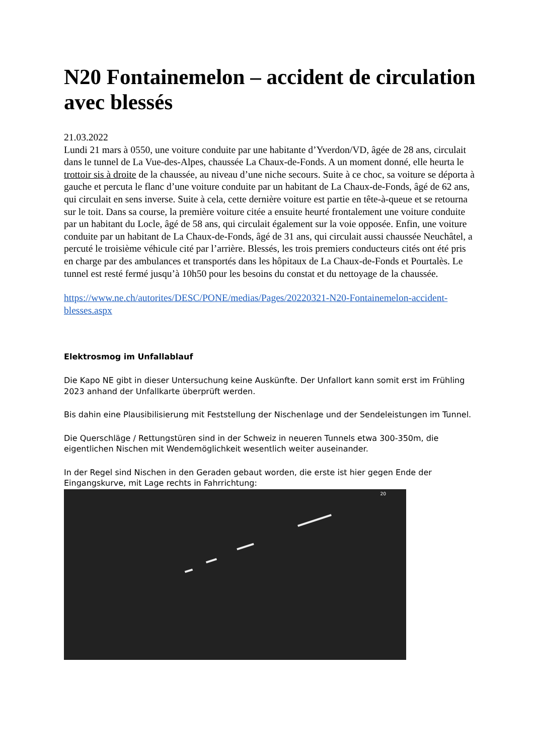N20 Fontainemelon – accident de circulation avec blessés
21.03.2022
Lundi 21 mars à 0550, une voiture conduite par une habitante d’Yverdon/VD, âgée de 28 ans, circulait dans le tunnel de La Vue-des-Alpes, chaussée La Chaux-de-Fonds. A un moment donné, elle heurta le trottoir sis à droite de la chaussée, au niveau d’une niche secours. Suite à ce choc, sa voiture se déporta à gauche et percuta le flanc d’une voiture conduite par un habitant de La Chaux-de-Fonds, âgé de 62 ans, qui circulait en sens inverse. Suite à cela, cette dernière voiture est partie en tête-à-queue et se retourna sur le toit. Dans sa course, la première voiture citée a ensuite heurté frontalement une voiture conduite par un habitant du Locle, âgé de 58 ans, qui circulait également sur la voie opposée. Enfin, une voiture conduite par un habitant de La Chaux-de-Fonds, âgé de 31 ans, qui circulait aussi chaussée Neuchâtel, a percuté le troisième véhicule cité par l’arrière. Blessés, les trois premiers conducteurs cités ont été pris en charge par des ambulances et transportés dans les hôpitaux de La Chaux-de-Fonds et Pourtalès. Le tunnel est resté fermé jusqu’à 10h50 pour les besoins du constat et du nettoyage de la chaussée.
https://www.ne.ch/autorites/DESC/PONE/medias/Pages/20220321-N20-Fontainemelon-accident-blesses.aspx
Elektrosmog im Unfallablauf
Die Kapo NE gibt in dieser Untersuchung keine Auskünfte. Der Unfallort kann somit erst im Frühling 2023 anhand der Unfallkarte überprüft werden.
Bis dahin eine Plausibilisierung mit Feststellung der Nischenlage und der Sendeleistungen im Tunnel.
Die Querschläge / Rettungstüren sind in der Schweiz in neueren Tunnels etwa 300-350m, die eigentlichen Nischen mit Wendemöglichkeit wesentlich weiter auseinander.
In der Regel sind Nischen in den Geraden gebaut worden, die erste ist hier gegen Ende der Eingangskurve, mit Lage rechts in Fahrrichtung:
20